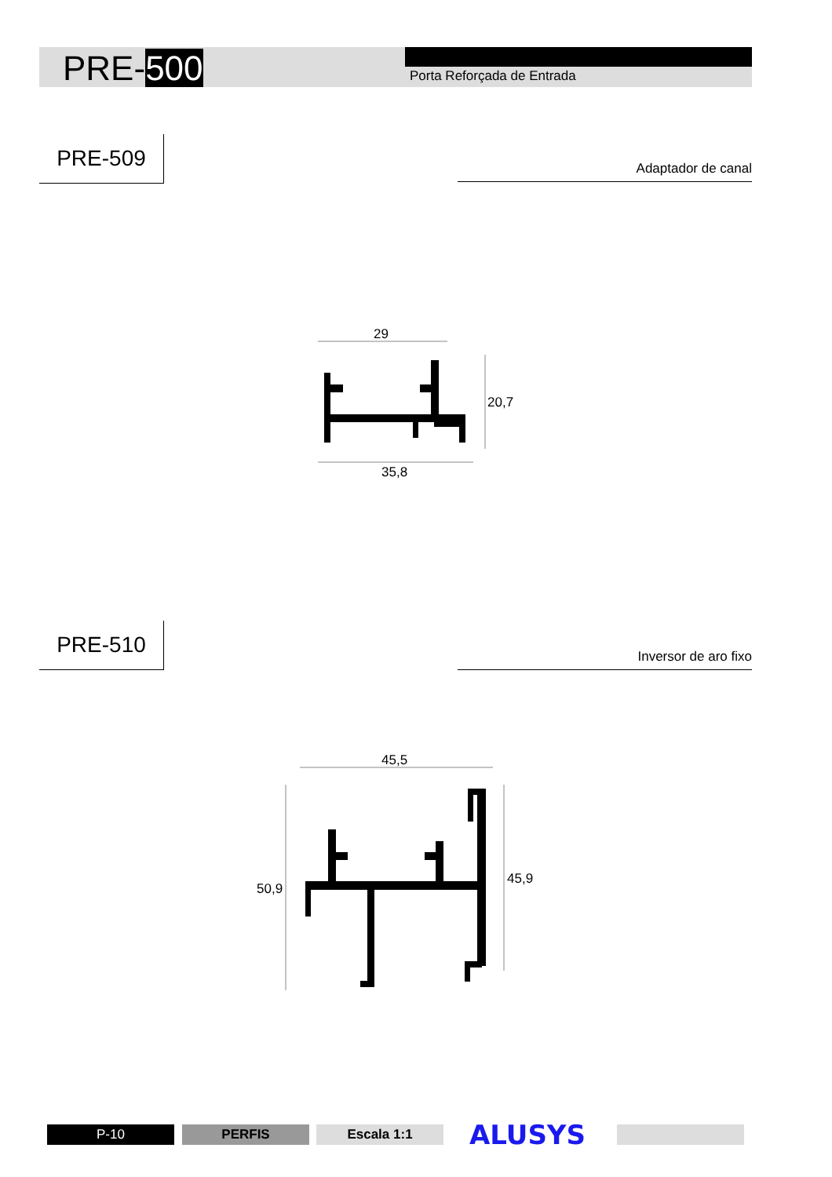PRE-500 Porta Reforçada de Entrada
PRE-509
Adaptador de canal
PRE-510
Inversor de aro fixo
29
20,7
35,8
45,5
50,9
45,9
P-10 PERFIS Escala 1:1 ALUSYS